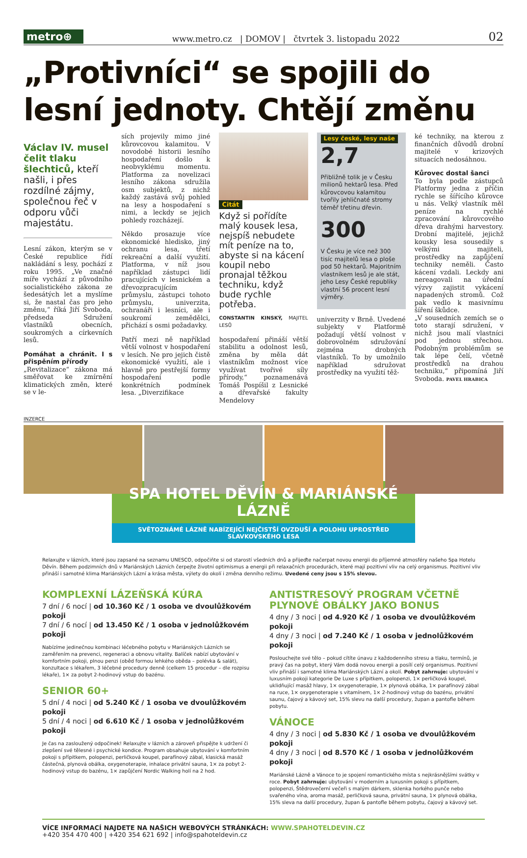metro⊕
www.metro.cz | DOMOV | čtvrtek 3. listopadu 2022 02
„Protivníci“ se spojili do lesní jednoty. Chtějí změnu
Václav IV. musel čelit tlaku šlechticů, kteří našli, i přes rozdílné zájmy, společnou řeč v odporu vůči majestátu.
Lesní zákon, kterým se v České republice řídí nakládání s lesy, pochází z roku 1995. „Ve značné míře vychází z původního socialistického zákona ze šedesátých let a myslíme si, že nastal čas pro jeho změnu,“ říká Jiří Svoboda, předseda Sdružení vlastníků obecních, soukromých a církevních lesů.
Pomáhat a chránit. I s přispěním přírody
„Revitalizace“ zákona má směřovat ke zmírnění klimatických změn, které se v le-
sích projevily mimo jiné kůrovcovou kalamitou. V novodobé historii lesního hospodaření došlo k neobvyklému momentu. Platforma za novelizaci lesního zákona sdružila osm subjektů, z nichž každý zastává svůj pohled na lesy a hospodaření s nimi, a leckdy se jejich pohledy rozcházejí.
Někdo prosazuje více ekonomické hledisko, jiný ochranu lesa, třetí rekreační a další využití. Platforma, v níž jsou například zástupci lidí pracujících v lesnickém a dřevozpracujícím průmyslu, zástupci tohoto průmyslu, univerzita, ochranáři i lesníci, ale i soukromí zemědělci, přichází s osmi požadavky.
Patří mezi ně například větší volnost v hospodaření v lesích. Ne pro jejich čistě ekonomické využití, ale i hlavně pro pestřejší formy hospodaření podle konkrétních podmínek lesa. „Diverzifikace
Citát
Když si pořídíte malý kousek lesa, nejspíš nebudete mít peníze na to, abyste si na kácení koupil nebo pronajal těžkou techniku, když bude rychle potřeba.
CONSTANTIN KINSKÝ, MAJITEL LESŮ
hospodaření přináší větší stabilitu a odolnost lesů, změna by měla dát vlastníkům možnost více využívat tvořivé síly přírody,“ poznamenává Tomáš Pospíšil z Lesnické a dřevařské fakulty Mendelovy
Lesy české, lesy naše
2,7
Přibližně tolik je v Česku milionů hektarů lesa. Před kůrovcovou kalamitou tvořily jehličnaté stromy téměř třetinu dřevin.
300
V Česku je více než 300 tisíc majitelů lesa o ploše pod 50 hektarů. Majoritním vlastníkem lesů je ale stát, jeho Lesy České republiky vlastní 56 procent lesní výměry.
univerzity v Brně. Uvedené subjekty v Platformě požadují větší volnost v dobrovolném sdružování zejména drobných vlastníků. To by umožnilo například sdružovat prostředky na využití těž-
ké techniky, na kterou z finančních důvodů drobní majitelé v krizových situacích nedosáhnou.
Kůrovec dostal šanci
To byla podle zástupců Platformy jedna z příčin rychle se šířícího kůrovce u nás. Velký vlastník měl peníze na rychlé zpracování kůrovcového dřeva drahými harvestory. Drobní majitelé, jejichž kousky lesa sousedily s velkými majiteli, prostředky na zapůjčení techniky neměli. Často kácení vzdali. Leckdy ani nereagovali na úřední výzvy zajistit vykácení napadených stromů. Což pak vedlo k masivnímu šíření škůdce.
„V sousedních zemích se o toto starají sdružení, v nichž jsou malí vlastníci pod jednou střechou. Podobným problémům se tak lépe čelí, včetně prostředků na drahou techniku,“ připomíná Jiří Svoboda. PAVEL HRABICA
INZERCE
SPA HOTEL DĚVÍN & MARIÁNSKÉ LÁZNĚ
SVĚTOZNÁMÉ LÁZNĚ NABÍZEJÍCÍ NEJČISTŠÍ OVZDUŠÍ A POLOHU UPROSTŘED SLAVKOVSKÉHO LESA
Relaxujte v lázních, které jsou zapsané na seznamu UNESCO, odpočiňte si od starostí všedních dnů a přijeďte načerpat novou energii do příjemné atmosféry našeho Spa Hotelu Děvín. Během podzimních dnů v Mariánských Lázních čerpejte životní optimismus a energii při relaxačních procedurách, které mají pozitivní vliv na celý organismus. Pozitivní vliv přináší i samotné klima Mariánských Lázní a krása města, výlety do okolí i změna denního režimu. Uvedené ceny jsou s 15% slevou.
KOMPLEXNÍ LÁZEŇSKÁ KÚRA
7 dní / 6 nocí | od 10.360 Kč / 1 osoba ve dvoulůžkovém pokoji
7 dní / 6 nocí | od 13.450 Kč / 1 osoba v jednolůžkovém pokoji
Nabízíme jedinečnou kombinaci léčebného pobytu v Mariánských Lázních se zaměřením na prevenci, regeneraci a obnovu vitality. Balíček nabízí ubytování v komfortním pokoji, plnou penzi (oběd formou lehkého oběda – polévka & salát), konzultace s lékařem, 3 léčebné procedury denně (celkem 15 procedur – dle rozpisu lékaře), 1× za pobyt 2-hodinový vstup do bazénu.
SENIOR 60+
5 dní / 4 noci | od 5.240 Kč / 1 osoba ve dvoulůžkovém pokoji
5 dní / 4 noci | od 6.610 Kč / 1 osoba v jednolůžkovém pokoji
Je čas na zasloužený odpočinek! Relaxujte v lázních a zároveň přispějte k udržení či zlepšení své tělesné i psychické kondice. Program obsahuje ubytování v komfortním pokoji s přípitkem, polopenzi, perličková koupel, parafínový zábal, klasická masáž částečná, plynová obálka, oxygenoterapie, inhalace privátní sauna, 1× za pobyt 2-hodinový vstup do bazénu, 1× zapůjčení Nordic Walking holí na 2 hod.
ANTISTRESOVÝ PROGRAM VČETNĚ PLYNOVÉ OBÁLKY JAKO BONUS
4 dny / 3 noci | od 4.920 Kč / 1 osoba ve dvoulůžkovém pokoji
4 dny / 3 noci | od 7.240 Kč / 1 osoba v jednolůžkovém pokoji
Poslouchejte své tělo – pokud cítíte únavu z každodenního stresu a tlaku, termínů, je pravý čas na pobyt, který Vám dodá novou energii a posílí celý organismus. Pozitivní vliv přináší i samotné klima Mariánských Lázní a okolí. Pobyt zahrnuje: ubytování v luxusním pokoji kategorie De Luxe s přípitkem, polopenzi, 1× perličková koupel, uklidňující masáž hlavy, 1× oxygenoterapie, 1× plynová obálka, 1× parafínový zábal na ruce, 1× oxygenoterapie s vitamínem, 1× 2-hodinový vstup do bazénu, privátní saunu, čajový a kávový set, 15% slevu na další procedury, župan a pantofle během pobytu.
VÁNOCE
4 dny / 3 noci | od 5.830 Kč / 1 osoba ve dvoulůžkovém pokoji
4 dny / 3 noci | od 8.570 Kč / 1 osoba v jednolůžkovém pokoji
Mariánské Lázně a Vánoce to je spojení romantického místa s nejkrásnějšími svátky v roce. Pobyt zahrnuje: ubytování v moderním a luxusním pokoji s přípitkem, polopenzi, Štědrovečerní večeři s malým dárkem, sklenka horkého punče nebo svařeného vína, aroma masáž, perličková sauna, privátní sauna, 1× plynová obálka, 15% sleva na další procedury, župan & pantofle během pobytu, čajový a kávový set.
VÍCE INFORMACÍ NAJDETE NA NAŠICH WEBOVÝCH STRÁNKÁCH: WWW.SPAHOTELDEVIN.CZ
+420 354 470 400 | +420 354 621 692 | info@spahoteldevin.cz